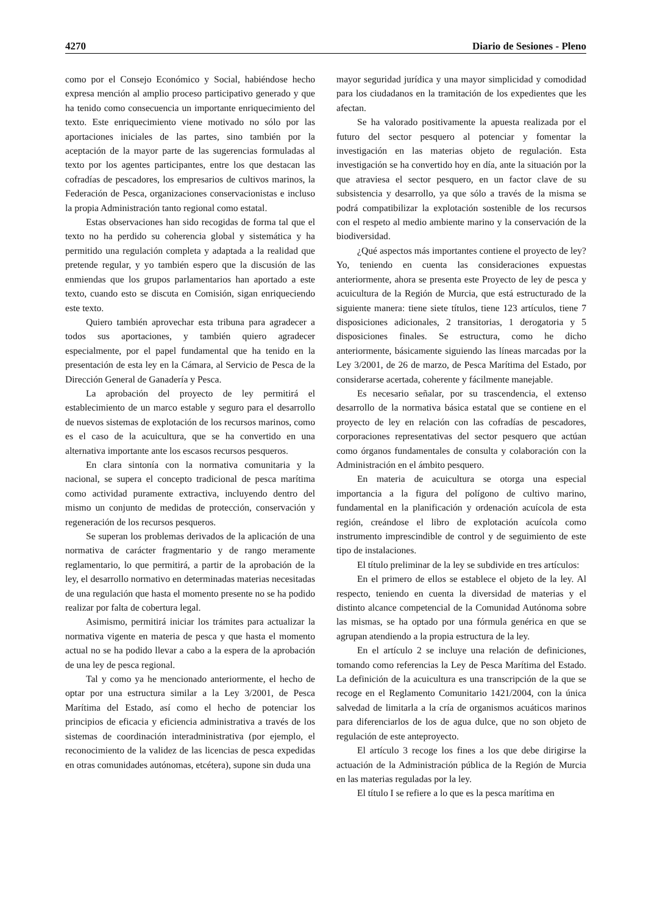4270 Diario de Sesiones - Pleno
como por el Consejo Económico y Social, habiéndose hecho expresa mención al amplio proceso participativo generado y que ha tenido como consecuencia un importante enriquecimiento del texto. Este enriquecimiento viene motivado no sólo por las aportaciones iniciales de las partes, sino también por la aceptación de la mayor parte de las sugerencias formuladas al texto por los agentes participantes, entre los que destacan las cofradías de pescadores, los empresarios de cultivos marinos, la Federación de Pesca, organizaciones conservacionistas e incluso la propia Administración tanto regional como estatal.
Estas observaciones han sido recogidas de forma tal que el texto no ha perdido su coherencia global y sistemática y ha permitido una regulación completa y adaptada a la realidad que pretende regular, y yo también espero que la discusión de las enmiendas que los grupos parlamentarios han aportado a este texto, cuando esto se discuta en Comisión, sigan enriqueciendo este texto.
Quiero también aprovechar esta tribuna para agradecer a todos sus aportaciones, y también quiero agradecer especialmente, por el papel fundamental que ha tenido en la presentación de esta ley en la Cámara, al Servicio de Pesca de la Dirección General de Ganadería y Pesca.
La aprobación del proyecto de ley permitirá el establecimiento de un marco estable y seguro para el desarrollo de nuevos sistemas de explotación de los recursos marinos, como es el caso de la acuicultura, que se ha convertido en una alternativa importante ante los escasos recursos pesqueros.
En clara sintonía con la normativa comunitaria y la nacional, se supera el concepto tradicional de pesca marítima como actividad puramente extractiva, incluyendo dentro del mismo un conjunto de medidas de protección, conservación y regeneración de los recursos pesqueros.
Se superan los problemas derivados de la aplicación de una normativa de carácter fragmentario y de rango meramente reglamentario, lo que permitirá, a partir de la aprobación de la ley, el desarrollo normativo en determinadas materias necesitadas de una regulación que hasta el momento presente no se ha podido realizar por falta de cobertura legal.
Asimismo, permitirá iniciar los trámites para actualizar la normativa vigente en materia de pesca y que hasta el momento actual no se ha podido llevar a cabo a la espera de la aprobación de una ley de pesca regional.
Tal y como ya he mencionado anteriormente, el hecho de optar por una estructura similar a la Ley 3/2001, de Pesca Marítima del Estado, así como el hecho de potenciar los principios de eficacia y eficiencia administrativa a través de los sistemas de coordinación interadministrativa (por ejemplo, el reconocimiento de la validez de las licencias de pesca expedidas en otras comunidades autónomas, etcétera), supone sin duda una
mayor seguridad jurídica y una mayor simplicidad y comodidad para los ciudadanos en la tramitación de los expedientes que les afectan.
Se ha valorado positivamente la apuesta realizada por el futuro del sector pesquero al potenciar y fomentar la investigación en las materias objeto de regulación. Esta investigación se ha convertido hoy en día, ante la situación por la que atraviesa el sector pesquero, en un factor clave de su subsistencia y desarrollo, ya que sólo a través de la misma se podrá compatibilizar la explotación sostenible de los recursos con el respeto al medio ambiente marino y la conservación de la biodiversidad.
¿Qué aspectos más importantes contiene el proyecto de ley? Yo, teniendo en cuenta las consideraciones expuestas anteriormente, ahora se presenta este Proyecto de ley de pesca y acuicultura de la Región de Murcia, que está estructurado de la siguiente manera: tiene siete títulos, tiene 123 artículos, tiene 7 disposiciones adicionales, 2 transitorias, 1 derogatoria y 5 disposiciones finales. Se estructura, como he dicho anteriormente, básicamente siguiendo las líneas marcadas por la Ley 3/2001, de 26 de marzo, de Pesca Marítima del Estado, por considerarse acertada, coherente y fácilmente manejable.
Es necesario señalar, por su trascendencia, el extenso desarrollo de la normativa básica estatal que se contiene en el proyecto de ley en relación con las cofradías de pescadores, corporaciones representativas del sector pesquero que actúan como órganos fundamentales de consulta y colaboración con la Administración en el ámbito pesquero.
En materia de acuicultura se otorga una especial importancia a la figura del polígono de cultivo marino, fundamental en la planificación y ordenación acuícola de esta región, creándose el libro de explotación acuícola como instrumento imprescindible de control y de seguimiento de este tipo de instalaciones.
El título preliminar de la ley se subdivide en tres artículos:
En el primero de ellos se establece el objeto de la ley. Al respecto, teniendo en cuenta la diversidad de materias y el distinto alcance competencial de la Comunidad Autónoma sobre las mismas, se ha optado por una fórmula genérica en que se agrupan atendiendo a la propia estructura de la ley.
En el artículo 2 se incluye una relación de definiciones, tomando como referencias la Ley de Pesca Marítima del Estado. La definición de la acuicultura es una transcripción de la que se recoge en el Reglamento Comunitario 1421/2004, con la única salvedad de limitarla a la cría de organismos acuáticos marinos para diferenciarlos de los de agua dulce, que no son objeto de regulación de este anteproyecto.
El artículo 3 recoge los fines a los que debe dirigirse la actuación de la Administración pública de la Región de Murcia en las materias reguladas por la ley.
El título I se refiere a lo que es la pesca marítima en